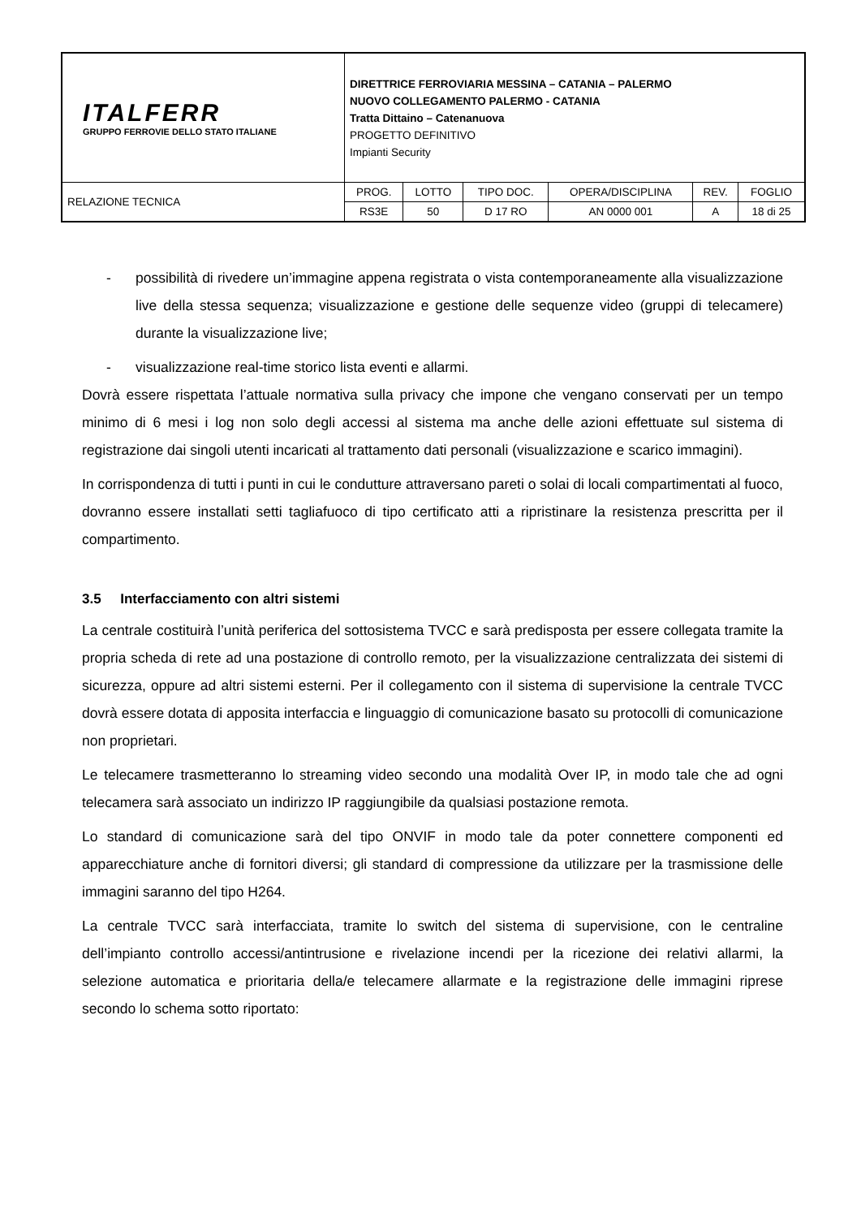| ITALFERR GRUPPO FERROVIE DELLO STATO ITALIANE | DIRETTRICE FERROVIARIA MESSINA – CATANIA – PALERMO NUOVO COLLEGAMENTO PALERMO - CATANIA Tratta Dittaino – Catenanuova PROGETTO DEFINITIVO Impianti Security | | | | | |
| RELAZIONE TECNICA | PROG. | LOTTO | TIPO DOC. | OPERA/DISCIPLINA | REV. | FOGLIO |
| | RS3E | 50 | D 17 RO | AN 0000 001 | A | 18 di 25 |
- possibilità di rivedere un’immagine appena registrata o vista contemporaneamente alla visualizzazione live della stessa sequenza; visualizzazione e gestione delle sequenze video (gruppi di telecamere) durante la visualizzazione live;
- visualizzazione real-time storico lista eventi e allarmi.
Dovrà essere rispettata l’attuale normativa sulla privacy che impone che vengano conservati per un tempo minimo di 6 mesi i log non solo degli accessi al sistema ma anche delle azioni effettuate sul sistema di registrazione dai singoli utenti incaricati al trattamento dati personali (visualizzazione e scarico immagini).
In corrispondenza di tutti i punti in cui le condutture attraversano pareti o solai di locali compartimentati al fuoco, dovranno essere installati setti tagliafuoco di tipo certificato atti a ripristinare la resistenza prescritta per il compartimento.
3.5 Interfacciamento con altri sistemi
La centrale costituirà l’unità periferica del sottosistema TVCC e sarà predisposta per essere collegata tramite la propria scheda di rete ad una postazione di controllo remoto, per la visualizzazione centralizzata dei sistemi di sicurezza, oppure ad altri sistemi esterni. Per il collegamento con il sistema di supervisione la centrale TVCC dovrà essere dotata di apposita interfaccia e linguaggio di comunicazione basato su protocolli di comunicazione non proprietari.
Le telecamere trasmetteranno lo streaming video secondo una modalità Over IP, in modo tale che ad ogni telecamera sarà associato un indirizzo IP raggiungibile da qualsiasi postazione remota.
Lo standard di comunicazione sarà del tipo ONVIF in modo tale da poter connettere componenti ed apparecchiature anche di fornitori diversi; gli standard di compressione da utilizzare per la trasmissione delle immagini saranno del tipo H264.
La centrale TVCC sarà interfacciata, tramite lo switch del sistema di supervisione, con le centraline dell’impianto controllo accessi/antintrusione e rivelazione incendi per la ricezione dei relativi allarmi, la selezione automatica e prioritaria della/e telecamere allarmate e la registrazione delle immagini riprese secondo lo schema sotto riportato: